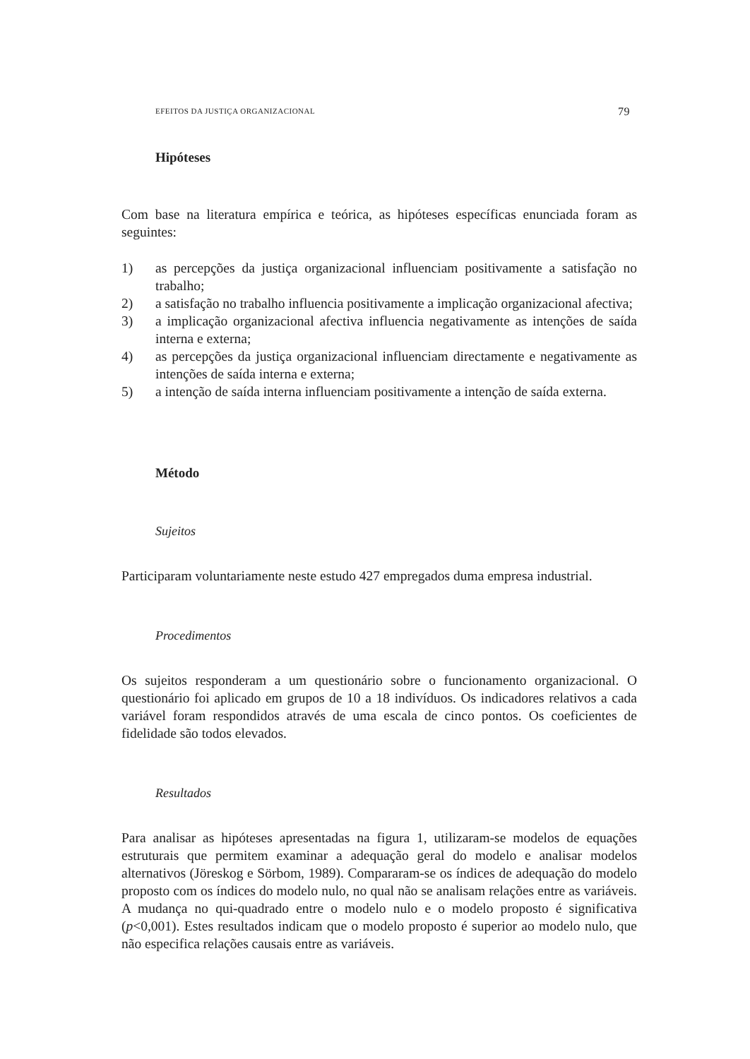EFEITOS DA JUSTIÇA ORGANIZACIONAL 79
Hipóteses
Com base na literatura empírica e teórica, as hipóteses específicas enunciada foram as seguintes:
1) as percepções da justiça organizacional influenciam positivamente a satisfação no trabalho;
2) a satisfação no trabalho influencia positivamente a implicação organizacional afectiva;
3) a implicação organizacional afectiva influencia negativamente as intenções de saída interna e externa;
4) as percepções da justiça organizacional influenciam directamente e negativamente as intenções de saída interna e externa;
5) a intenção de saída interna influenciam positivamente a intenção de saída externa.
Método
Sujeitos
Participaram voluntariamente neste estudo 427 empregados duma empresa industrial.
Procedimentos
Os sujeitos responderam a um questionário sobre o funcionamento organizacional. O questionário foi aplicado em grupos de 10 a 18 indivíduos. Os indicadores relativos a cada variável foram respondidos através de uma escala de cinco pontos. Os coeficientes de fidelidade são todos elevados.
Resultados
Para analisar as hipóteses apresentadas na figura 1, utilizaram-se modelos de equações estruturais que permitem examinar a adequação geral do modelo e analisar modelos alternativos (Jöreskog e Sörbom, 1989). Compararam-se os índices de adequação do modelo proposto com os índices do modelo nulo, no qual não se analisam relações entre as variáveis. A mudança no qui-quadrado entre o modelo nulo e o modelo proposto é significativa (p<0,001). Estes resultados indicam que o modelo proposto é superior ao modelo nulo, que não especifica relações causais entre as variáveis.